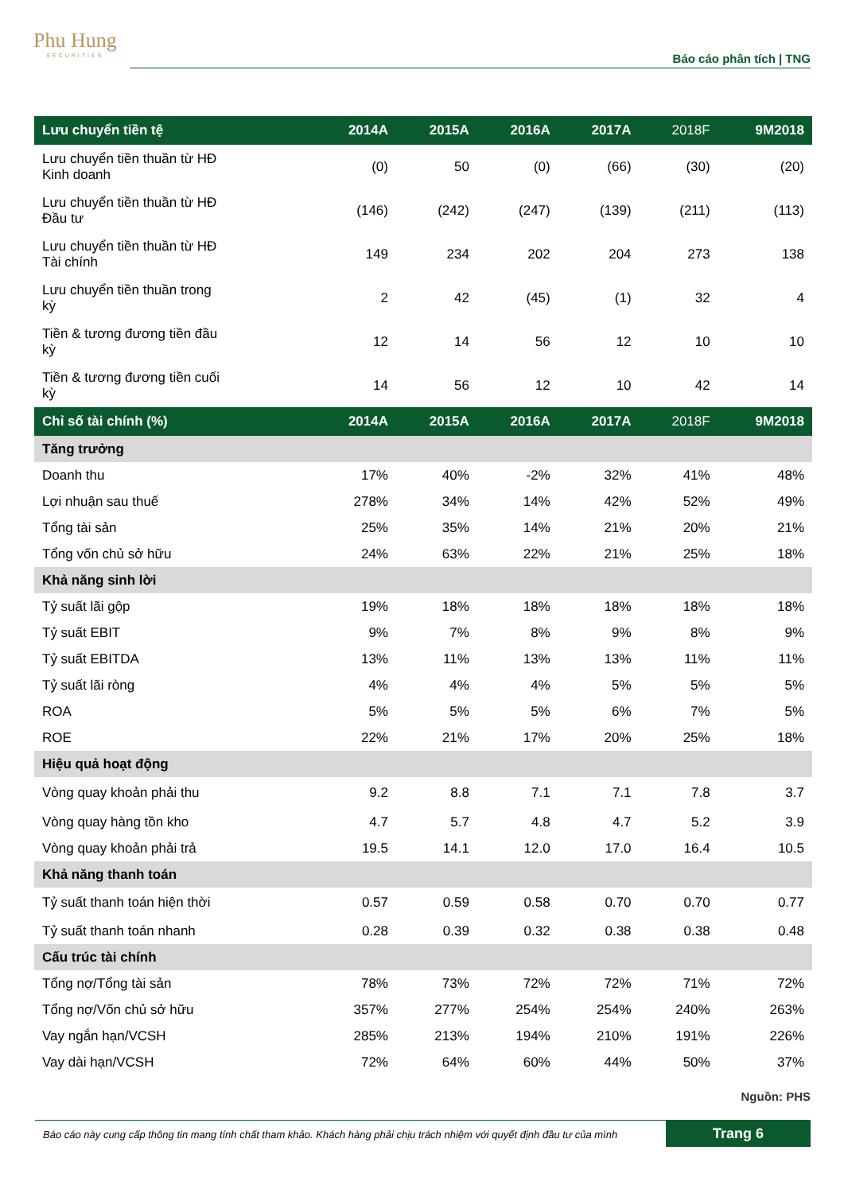Phu Hung
SECURITIES
Báo cáo phân tích | TNG
| Lưu chuyển tiền tệ | 2014A | 2015A | 2016A | 2017A | 2018F | 9M2018 |
| --- | --- | --- | --- | --- | --- | --- |
| Lưu chuyển tiền thuần từ HĐ Kinh doanh | (0) | 50 | (0) | (66) | (30) | (20) |
| Lưu chuyển tiền thuần từ HĐ Đầu tư | (146) | (242) | (247) | (139) | (211) | (113) |
| Lưu chuyển tiền thuần từ HĐ Tài chính | 149 | 234 | 202 | 204 | 273 | 138 |
| Lưu chuyển tiền thuần trong kỳ | 2 | 42 | (45) | (1) | 32 | 4 |
| Tiền & tương đương tiền đầu kỳ | 12 | 14 | 56 | 12 | 10 | 10 |
| Tiền & tương đương tiền cuối kỳ | 14 | 56 | 12 | 10 | 42 | 14 |
| Chỉ số tài chính (%) | 2014A | 2015A | 2016A | 2017A | 2018F | 9M2018 |
| Tăng trưởng | | | | | | |
| Doanh thu | 17% | 40% | -2% | 32% | 41% | 48% |
| Lợi nhuận sau thuế | 278% | 34% | 14% | 42% | 52% | 49% |
| Tổng tài sản | 25% | 35% | 14% | 21% | 20% | 21% |
| Tổng vốn chủ sở hữu | 24% | 63% | 22% | 21% | 25% | 18% |
| Khả năng sinh lời | | | | | | |
| Tỷ suất lãi gộp | 19% | 18% | 18% | 18% | 18% | 18% |
| Tỷ suất EBIT | 9% | 7% | 8% | 9% | 8% | 9% |
| Tỷ suất EBITDA | 13% | 11% | 13% | 13% | 11% | 11% |
| Tỷ suất lãi ròng | 4% | 4% | 4% | 5% | 5% | 5% |
| ROA | 5% | 5% | 5% | 6% | 7% | 5% |
| ROE | 22% | 21% | 17% | 20% | 25% | 18% |
| Hiệu quả hoạt động | | | | | | |
| Vòng quay khoản phải thu | 9.2 | 8.8 | 7.1 | 7.1 | 7.8 | 3.7 |
| Vòng quay hàng tồn kho | 4.7 | 5.7 | 4.8 | 4.7 | 5.2 | 3.9 |
| Vòng quay khoản phải trả | 19.5 | 14.1 | 12.0 | 17.0 | 16.4 | 10.5 |
| Khả năng thanh toán | | | | | | |
| Tỷ suất thanh toán hiện thời | 0.57 | 0.59 | 0.58 | 0.70 | 0.70 | 0.77 |
| Tỷ suất thanh toán nhanh | 0.28 | 0.39 | 0.32 | 0.38 | 0.38 | 0.48 |
| Cấu trúc tài chính | | | | | | |
| Tổng nợ/Tổng tài sản | 78% | 73% | 72% | 72% | 71% | 72% |
| Tổng nợ/Vốn chủ sở hữu | 357% | 277% | 254% | 254% | 240% | 263% |
| Vay ngắn hạn/VCSH | 285% | 213% | 194% | 210% | 191% | 226% |
| Vay dài hạn/VCSH | 72% | 64% | 60% | 44% | 50% | 37% |
Nguồn: PHS
Báo cáo này cung cấp thông tin mang tính chất tham khảo. Khách hàng phải chịu trách nhiệm với quyết định đầu tư của mình
Trang 6